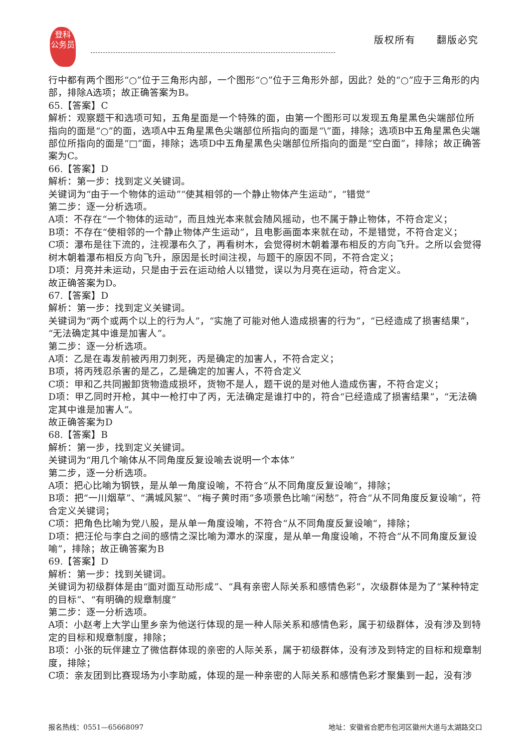登科
公务员
版权所有　　翻版必究
行中都有两个图形“○”位于三角形内部，一个图形“○”位于三角形外部，因此？处的“○”应于三角形的内部，排除A选项；故正确答案为B。
65.【答案】C
解析：观察题干和选项可知，五角星面是一个特殊的面，由第一个图形可以发现五角星黑色尖端部位所指向的面是“○”的面，选项A中五角星黑色尖端部位所指向的面是“\”面，排除；选项B中五角星黑色尖端部位所指向的面是“□”面，排除；选项D中五角星黑色尖端部位所指向的面是“空白面”，排除；故正确答案为C。
66.【答案】D
解析：第一步：找到定义关键词。
关键词为“由于一个物体的运动”“使其相邻的一个静止物体产生运动”，“错觉”
第二步：逐一分析选项。
A项：不存在“一个物体的运动”，而且烛光本来就会随风摇动，也不属于静止物体，不符合定义；
B项：不存在“使相邻的一个静止物体产生运动”，且电影画面本来就在动，不是错觉，不符合定义；
C项：瀑布是往下流的，注视瀑布久了，再看树木，会觉得树木朝着瀑布相反的方向飞升。之所以会觉得树木朝着瀑布相反方向飞升，原因是长时间注视，与题干的原因不同，不符合定义；
D项：月亮并未运动，只是由于云在运动给人以错觉，误以为月亮在运动，符合定义。
故正确答案为D。
67.【答案】D
解析：第一步：找到定义关键词。
关键词为“两个或两个以上的行为人”，“实施了可能对他人造成损害的行为”，“已经造成了损害结果”，“无法确定其中谁是加害人”。
第二步：逐一分析选项。
A项：乙是在毒发前被丙用刀刺死，丙是确定的加害人，不符合定义；
B项，将丙残忍杀害的是乙，乙是确定的加害人，不符合定义
C项：甲和乙共同搬卸货物造成损坏，货物不是人，题干说的是对他人造成伤害，不符合定义；
D项：甲乙同时开枪，其中一枪打中了丙，无法确定是谁打中的，符合“已经造成了损害结果”，“无法确定其中谁是加害人”。
故正确答案为D
68.【答案】B
解析：第一步，找到定义关键词。
关键词为“用几个喻体从不同角度反复设喻去说明一个本体”
第二步，逐一分析选项。
A项：把心比喻为钢铁，是从单一角度设喻，不符合“从不同角度反复设喻“，排除；
B项：把“一川烟草”、“满城风絮”、“梅子黄时雨”多项景色比喻“闲愁”，符合“从不同角度反复设喻“，符合定义关键词；
C项：把角色比喻为党八股，是从单一角度设喻，不符合“从不同角度反复设喻“，排除；
D项：把汪伦与李白之间的感情之深比喻为潭水的深度，是从单一角度设喻，不符合“从不同角度反复设喻”，排除；故正确答案为B
69.【答案】D
解析：第一步：找到关键词。
关键词为初级群体是由“面对面互动形成”、“具有亲密人际关系和感情色彩”，次级群体是为了“某种特定的目标”、“有明确的规章制度”
第二步：逐一分析选项。
A项：小赵考上大学山里乡亲为他送行体现的是一种人际关系和感情色彩，属于初级群体，没有涉及到特定的目标和规章制度，排除；
B项：小张的玩伴建立了微信群体现的亲密的人际关系，属于初级群体，没有涉及到特定的目标和规章制度，排除；
C项：亲友团到比赛现场为小李助威，体现的是一种亲密的人际关系和感情色彩才聚集到一起，没有涉
报名热线：0551—65668097 地址：安徽省合肥市包河区徽州大道与太湖路交口